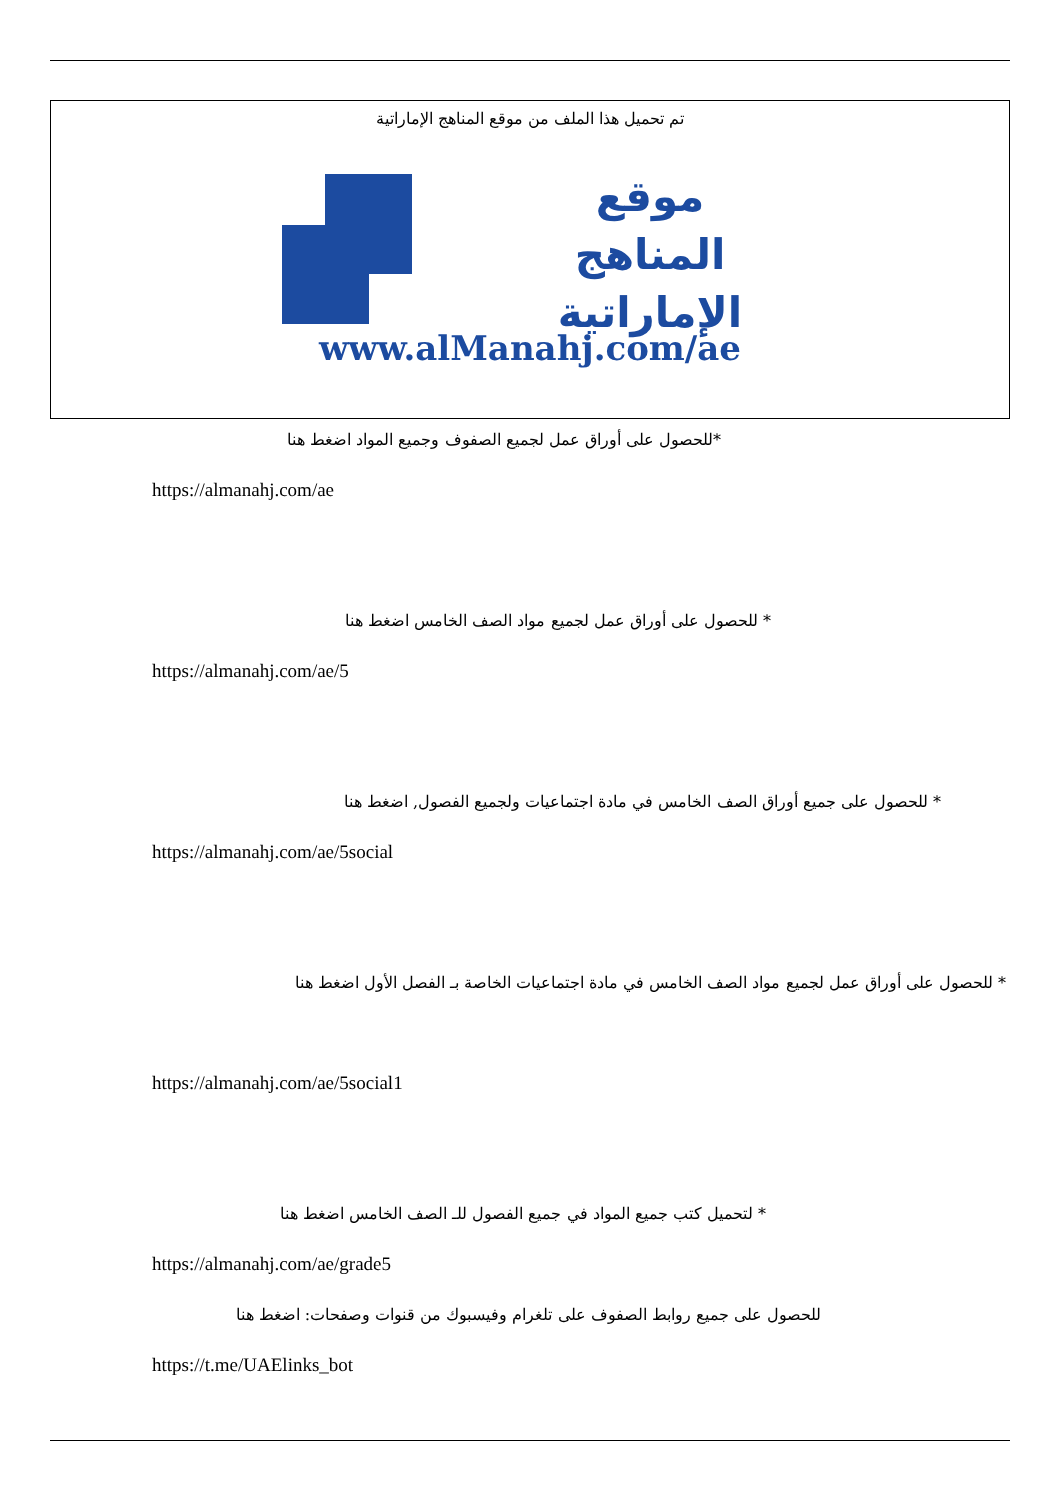تم تحميل هذا الملف من موقع المناهج الإماراتية
موقع
المناهج الإماراتية
www.alManahj.com/ae
*للحصول على أوراق عمل لجميع الصفوف وجميع المواد اضغط هنا
https://almanahj.com/ae
* للحصول على أوراق عمل لجميع مواد الصف الخامس اضغط هنا
https://almanahj.com/ae/5
* للحصول على جميع أوراق الصف الخامس في مادة اجتماعيات ولجميع الفصول, اضغط هنا
https://almanahj.com/ae/5social
* للحصول على أوراق عمل لجميع مواد الصف الخامس في مادة اجتماعيات الخاصة بـ الفصل الأول اضغط هنا
https://almanahj.com/ae/5social1
* لتحميل كتب جميع المواد في جميع الفصول للـ الصف الخامس اضغط هنا
https://almanahj.com/ae/grade5
للحصول على جميع روابط الصفوف على تلغرام وفيسبوك من قنوات وصفحات: اضغط هنا
https://t.me/UAElinks_bot